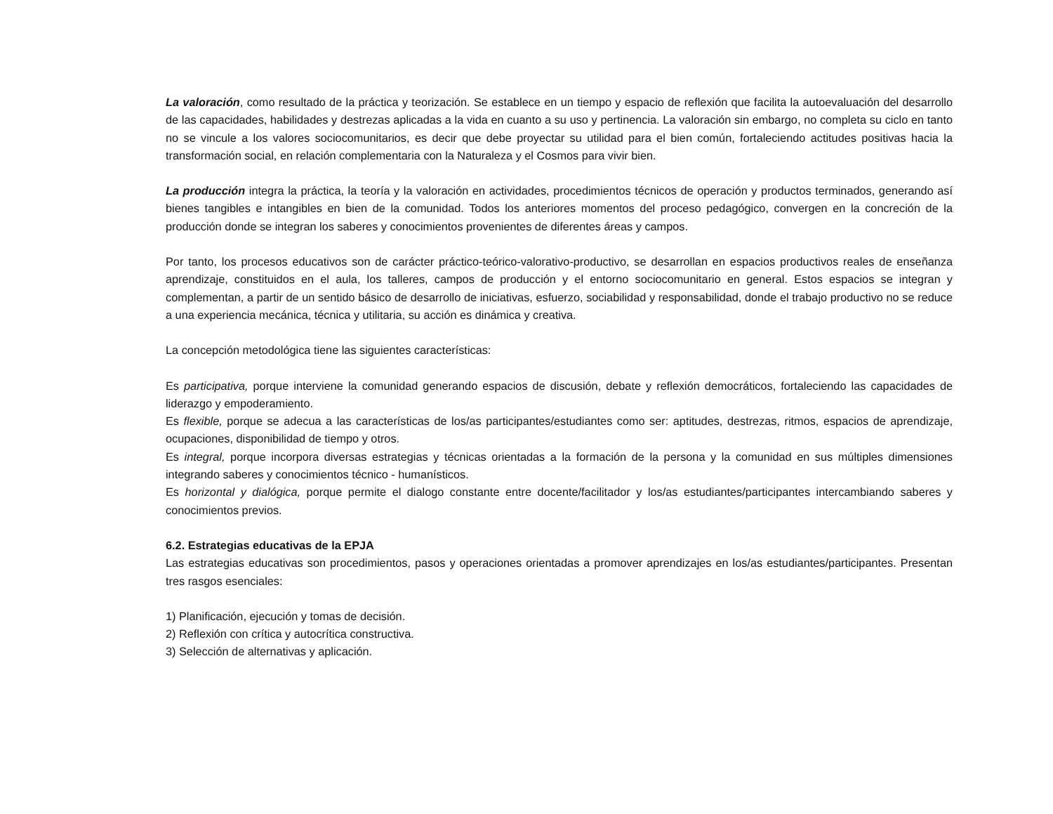La valoración, como resultado de la práctica y teorización. Se establece en un tiempo y espacio de reflexión que facilita la autoevaluación del desarrollo de las capacidades, habilidades y destrezas aplicadas a la vida en cuanto a su uso y pertinencia. La valoración sin embargo, no completa su ciclo en tanto no se vincule a los valores sociocomunitarios, es decir que debe proyectar su utilidad para el bien común, fortaleciendo actitudes positivas hacia la transformación social, en relación complementaria con la Naturaleza y el Cosmos para vivir bien.
La producción integra la práctica, la teoría y la valoración en actividades, procedimientos técnicos de operación y productos terminados, generando así bienes tangibles e intangibles en bien de la comunidad. Todos los anteriores momentos del proceso pedagógico, convergen en la concreción de la producción donde se integran los saberes y conocimientos provenientes de diferentes áreas y campos.
Por tanto, los procesos educativos son de carácter práctico-teórico-valorativo-productivo, se desarrollan en espacios productivos reales de enseñanza aprendizaje, constituidos en el aula, los talleres, campos de producción y el entorno sociocomunitario en general. Estos espacios se integran y complementan, a partir de un sentido básico de desarrollo de iniciativas, esfuerzo, sociabilidad y responsabilidad, donde el trabajo productivo no se reduce a una experiencia mecánica, técnica y utilitaria, su acción es dinámica y creativa.
La concepción metodológica tiene las siguientes características:
Es participativa, porque interviene la comunidad generando espacios de discusión, debate y reflexión democráticos, fortaleciendo las capacidades de liderazgo y empoderamiento.
Es flexible, porque se adecua a las características de los/as participantes/estudiantes como ser: aptitudes, destrezas, ritmos, espacios de aprendizaje, ocupaciones, disponibilidad de tiempo y otros.
Es integral, porque incorpora diversas estrategias y técnicas orientadas a la formación de la persona y la comunidad en sus múltiples dimensiones integrando saberes y conocimientos técnico - humanísticos.
Es horizontal y dialógica, porque permite el dialogo constante entre docente/facilitador y los/as estudiantes/participantes intercambiando saberes y conocimientos previos.
6.2. Estrategias educativas de la EPJA
Las estrategias educativas son procedimientos, pasos y operaciones orientadas a promover aprendizajes en los/as estudiantes/participantes. Presentan tres rasgos esenciales:
1) Planificación, ejecución y tomas de decisión.
2) Reflexión con crítica y autocrítica constructiva.
3) Selección de alternativas y aplicación.